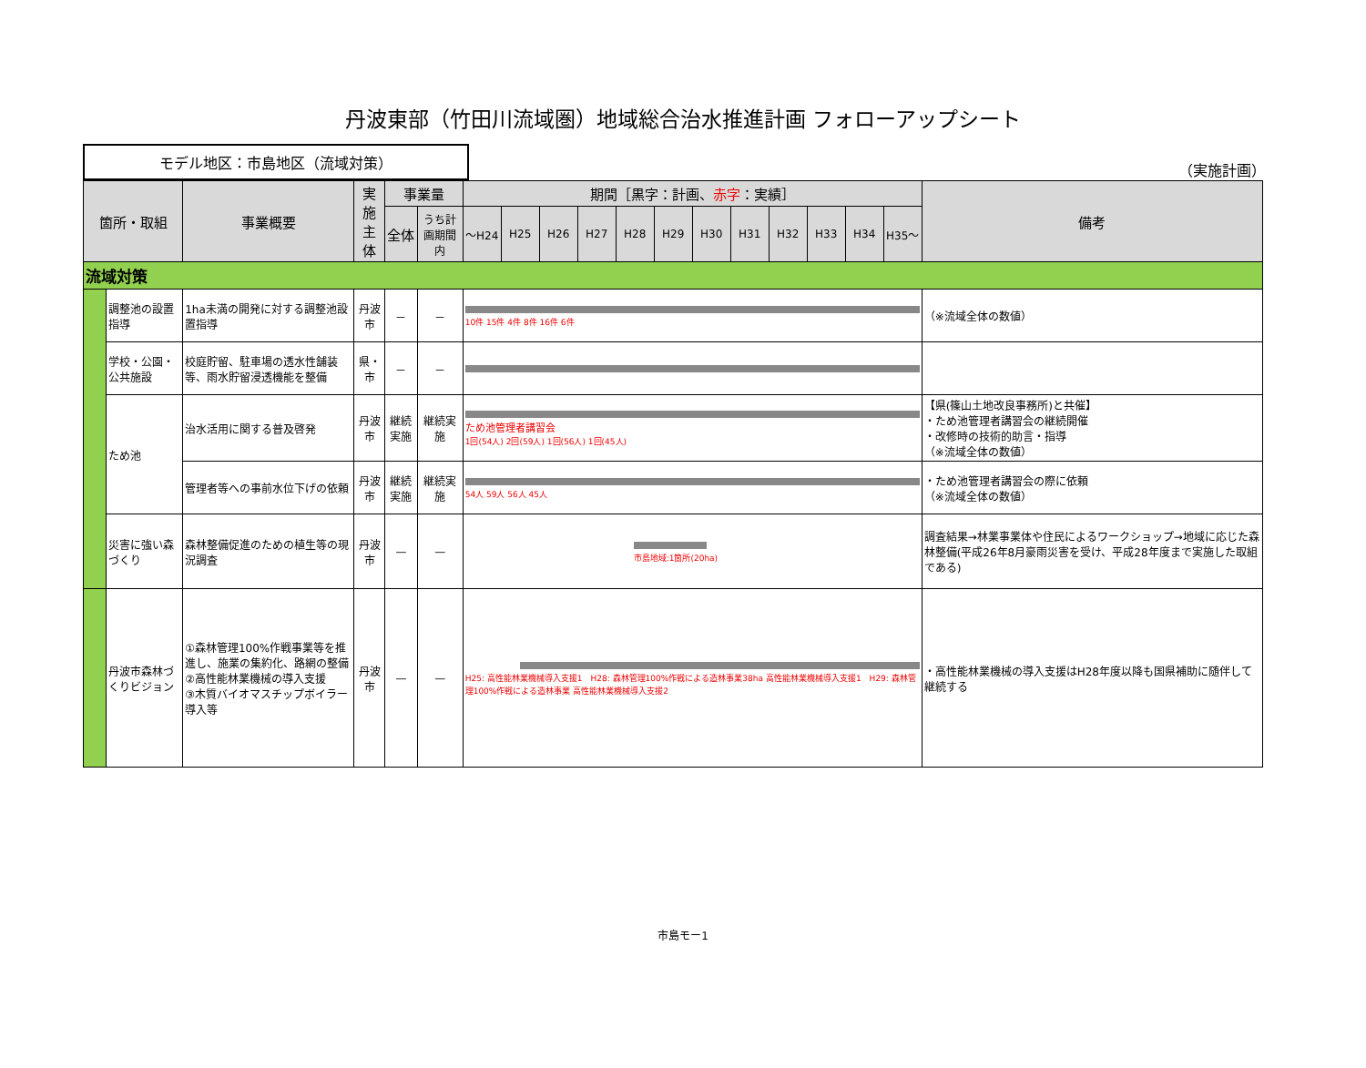丹波東部（竹田川流域圏）地域総合治水推進計画 フォローアップシート
モデル地区：市島地区（流域対策）
（実施計画）
| 箇所・取組 | | 事業概要 | 実施 主体 | 事業量 | | 期間［黒字：計画、 赤字 ：実績］ | | | | | | | | | | | | 備考 |
| --- | --- | --- | --- | --- | --- | --- | --- | --- | --- | --- | --- | --- | --- | --- | --- | --- | --- | --- |
| | | | | 全体 | うち計画期間内 | ～H24 | H25 | H26 | H27 | H28 | H29 | H30 | H31 | H32 | H33 | H34 | H35～ | |
| 流域対策 | | | | | | | | | | | | | | | | | | |
| | 調整池の設置指導 | 1ha未満の開発に対する調整池設置指導 | 丹波市 | － | － | 10件 15件 4件 8件 16件 6件 | | | | | | | | | | | | （※流域全体の数値） |
| | 学校・公園・公共施設 | 校庭貯留、駐車場の透水性舗装等、雨水貯留浸透機能を整備 | 県・市 | － | － | | | | | | | | | | | | | |
| | ため池 | 治水活用に関する普及啓発 | 丹波市 | 継続実施 | 継続実施 | ため池管理者講習会 1回(54人) 2回(59人) 1回(56人) 1回(45人) | | | | | | | | | | | | 【県(篠山土地改良事務所)と共催】 ・ため池管理者講習会の継続開催 ・改修時の技術的助言・指導 （※流域全体の数値） |
| | | 管理者等への事前水位下げの依頼 | 丹波市 | 継続実施 | 継続実施 | 54人 59人 56人 45人 | | | | | | | | | | | | ・ため池管理者講習会の際に依頼 （※流域全体の数値） |
| | 災害に強い森づくり | 森林整備促進のための植生等の現況調査 | 丹波市 | — | — | 市島地域:1箇所(20ha) | | | | | | | | | | | | 調査結果→林業事業体や住民によるワークショップ→地域に応じた森林整備(平成26年8月豪雨災害を受け、平成28年度まで実施した取組である) |
| | 丹波市森林づくりビジョン | ①森林管理100%作戦事業等を推進し、施業の集約化、路網の整備 ②高性能林業機械の導入支援 ③木質バイオマスチップボイラー導入等 | 丹波市 | — | — | H25: 高性能林業機械導入支援1 H28: 森林管理100%作戦による造林事業38ha 高性能林業機械導入支援1 H29: 森林管理100%作戦による造林事業 高性能林業機械導入支援2 | | | | | | | | | | | | ・高性能林業機械の導入支援はH28年度以降も国県補助に随伴して継続する |
市島モー1